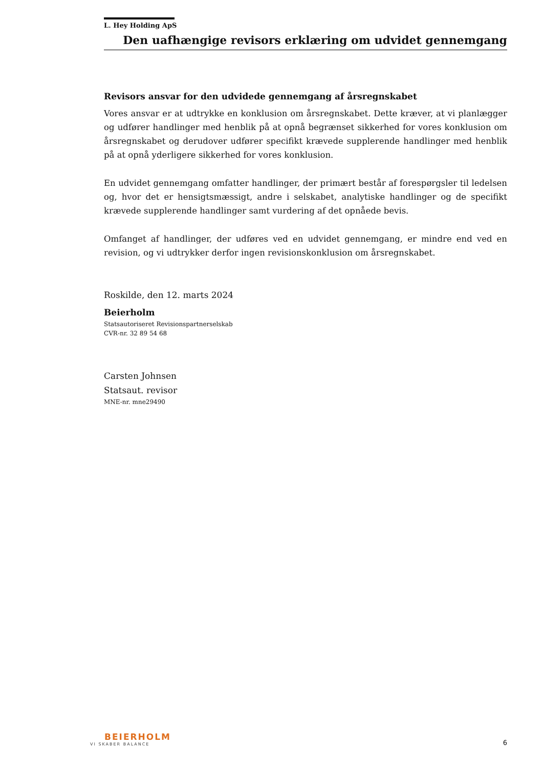L. Hey Holding ApS
Den uafhængige revisors erklæring om udvidet gennemgang
Revisors ansvar for den udvidede gennemgang af årsregnskabet
Vores ansvar er at udtrykke en konklusion om årsregnskabet. Dette kræver, at vi planlægger og udfører handlinger med henblik på at opnå begrænset sikkerhed for vores konklusion om årsregnskabet og derudover udfører specifikt krævede supplerende handlinger med henblik på at opnå yderligere sikkerhed for vores konklusion.
En udvidet gennemgang omfatter handlinger, der primært består af forespørgsler til ledelsen og, hvor det er hensigtsmæssigt, andre i selskabet, analytiske handlinger og de specifikt krævede supplerende handlinger samt vurdering af det opnåede bevis.
Omfanget af handlinger, der udføres ved en udvidet gennemgang, er mindre end ved en revision, og vi udtrykker derfor ingen revisionskonklusion om årsregnskabet.
Roskilde, den 12. marts 2024
Beierholm
Statsautoriseret Revisionspartnerselskab
CVR-nr. 32 89 54 68
Carsten Johnsen
Statsaut. revisor
MNE-nr. mne29490
BEIERHOLM
VI SKABER BALANCE
6